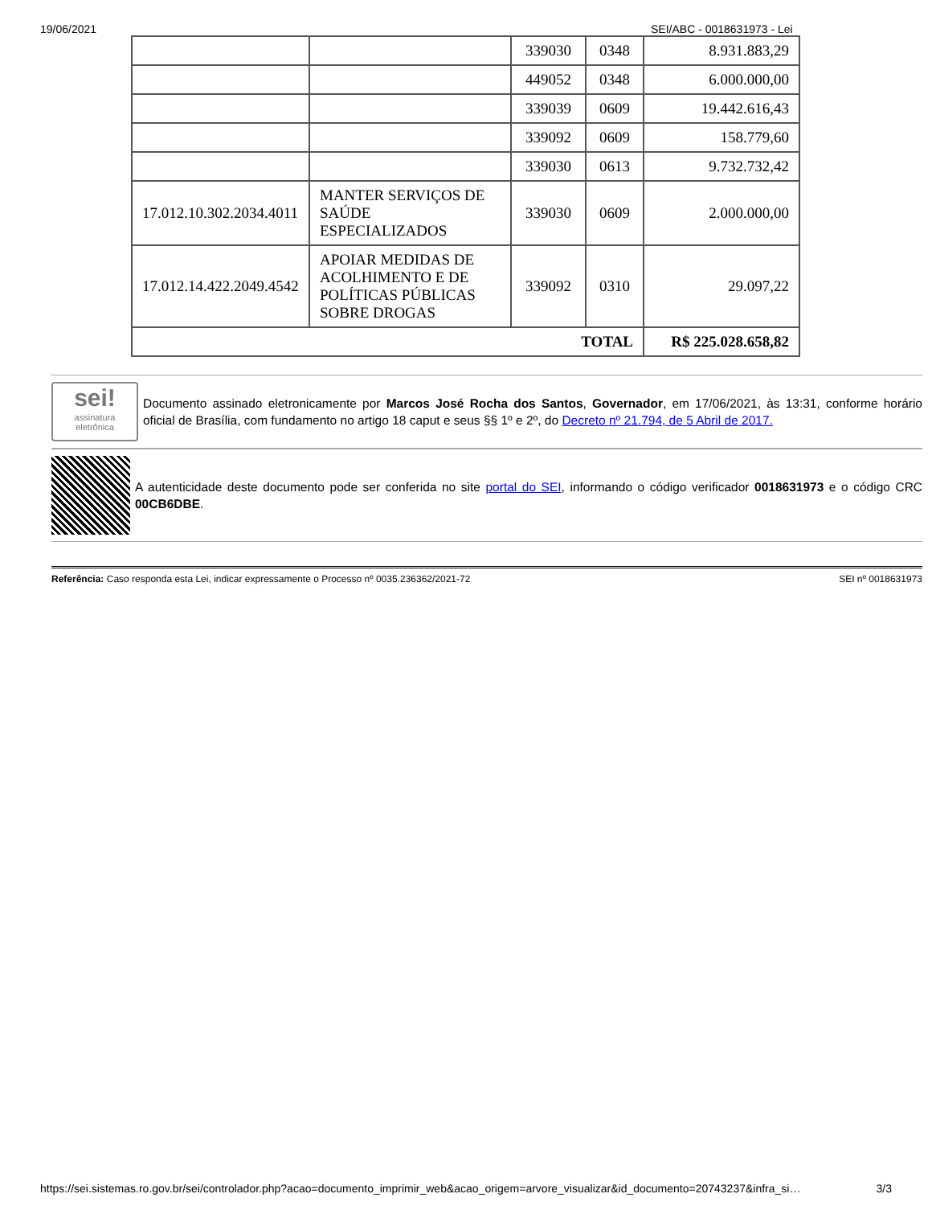19/06/2021 SEI/ABC - 0018631973 - Lei
| | | 339030 | 0348 | 8.931.883,29 |
| | | 449052 | 0348 | 6.000.000,00 |
| | | 339039 | 0609 | 19.442.616,43 |
| | | 339092 | 0609 | 158.779,60 |
| | | 339030 | 0613 | 9.732.732,42 |
| 17.012.10.302.2034.4011 | MANTER SERVIÇOS DE SAÚDE ESPECIALIZADOS | 339030 | 0609 | 2.000.000,00 |
| 17.012.14.422.2049.4542 | APOIAR MEDIDAS DE ACOLHIMENTO E DE POLÍTICAS PÚBLICAS SOBRE DROGAS | 339092 | 0310 | 29.097,22 |
| TOTAL | | | | R$ 225.028.658,82 |
sei!
assinatura
eletrônica
Documento assinado eletronicamente por Marcos José Rocha dos Santos, Governador, em 17/06/2021, às 13:31, conforme horário oficial de Brasília, com fundamento no artigo 18 caput e seus §§ 1º e 2º, do Decreto nº 21.794, de 5 Abril de 2017.
A autenticidade deste documento pode ser conferida no site portal do SEI, informando o código verificador 0018631973 e o código CRC 00CB6DBE.
Referência: Caso responda esta Lei, indicar expressamente o Processo nº 0035.236362/2021-72 SEI nº 0018631973
https://sei.sistemas.ro.gov.br/sei/controlador.php?acao=documento_imprimir_web&acao_origem=arvore_visualizar&id_documento=20743237&infra_si… 3/3